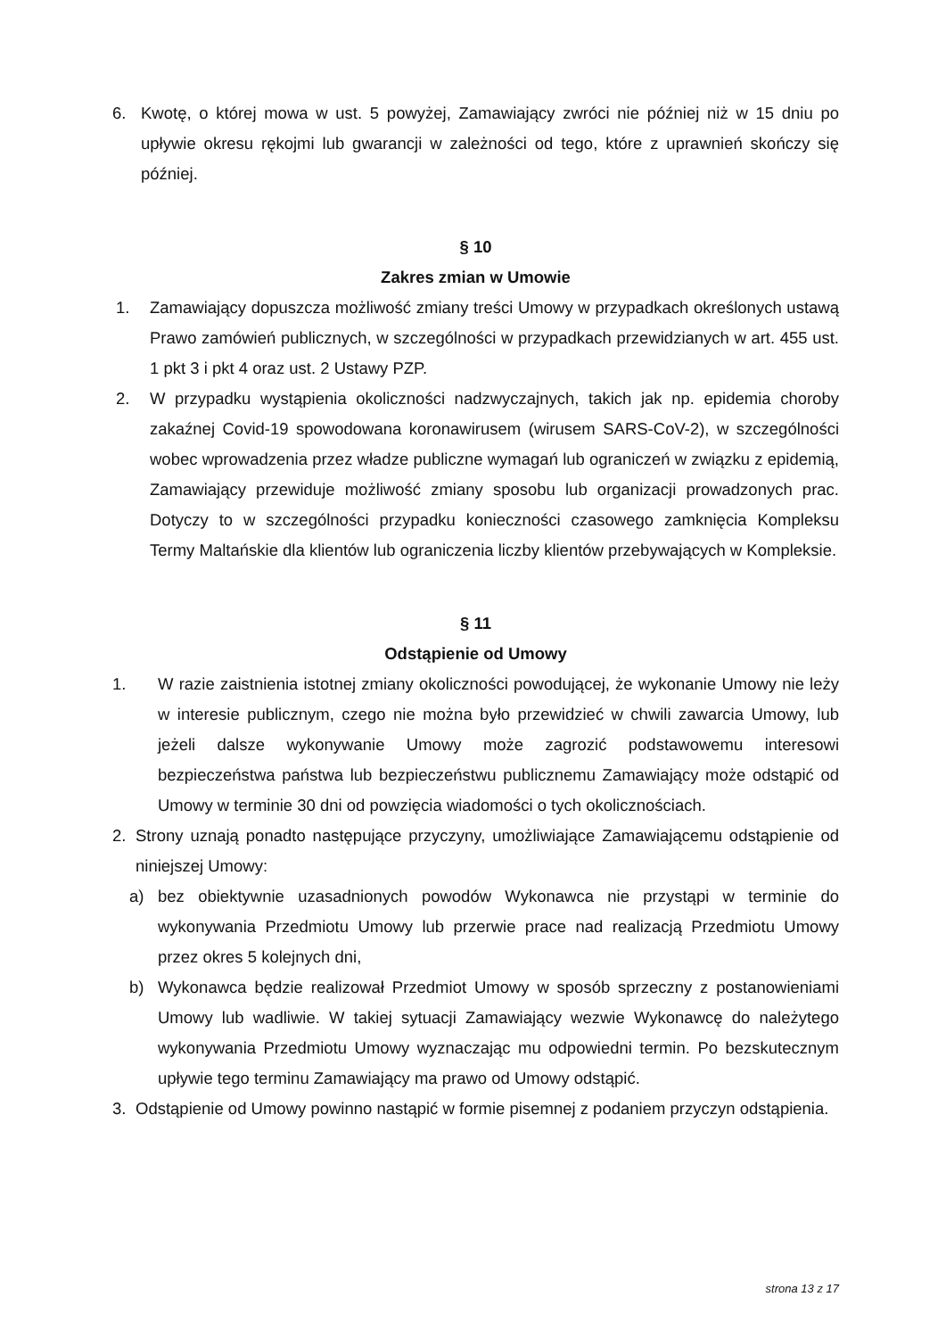6. Kwotę, o której mowa w ust. 5 powyżej, Zamawiający zwróci nie później niż w 15 dniu po upływie okresu rękojmi lub gwarancji w zależności od tego, które z uprawnień skończy się później.
§ 10
Zakres zmian w Umowie
1. Zamawiający dopuszcza możliwość zmiany treści Umowy w przypadkach określonych ustawą Prawo zamówień publicznych, w szczególności w przypadkach przewidzianych w art. 455 ust. 1 pkt 3 i pkt 4 oraz ust. 2 Ustawy PZP.
2. W przypadku wystąpienia okoliczności nadzwyczajnych, takich jak np. epidemia choroby zakaźnej Covid-19 spowodowana koronawirusem (wirusem SARS-CoV-2), w szczególności wobec wprowadzenia przez władze publiczne wymagań lub ograniczeń w związku z epidemią, Zamawiający przewiduje możliwość zmiany sposobu lub organizacji prowadzonych prac. Dotyczy to w szczególności przypadku konieczności czasowego zamknięcia Kompleksu Termy Maltańskie dla klientów lub ograniczenia liczby klientów przebywających w Kompleksie.
§ 11
Odstąpienie od Umowy
1. W razie zaistnienia istotnej zmiany okoliczności powodującej, że wykonanie Umowy nie leży w interesie publicznym, czego nie można było przewidzieć w chwili zawarcia Umowy, lub jeżeli dalsze wykonywanie Umowy może zagrozić podstawowemu interesowi bezpieczeństwa państwa lub bezpieczeństwu publicznemu Zamawiający może odstąpić od Umowy w terminie 30 dni od powzięcia wiadomości o tych okolicznościach.
2. Strony uznają ponadto następujące przyczyny, umożliwiające Zamawiającemu odstąpienie od niniejszej Umowy:
a) bez obiektywnie uzasadnionych powodów Wykonawca nie przystąpi w terminie do wykonywania Przedmiotu Umowy lub przerwie prace nad realizacją Przedmiotu Umowy przez okres 5 kolejnych dni,
b) Wykonawca będzie realizował Przedmiot Umowy w sposób sprzeczny z postanowieniami Umowy lub wadliwie. W takiej sytuacji Zamawiający wezwie Wykonawcę do należytego wykonywania Przedmiotu Umowy wyznaczając mu odpowiedni termin. Po bezskutecznym upływie tego terminu Zamawiający ma prawo od Umowy odstąpić.
3. Odstąpienie od Umowy powinno nastąpić w formie pisemnej z podaniem przyczyn odstąpienia.
strona 13 z 17